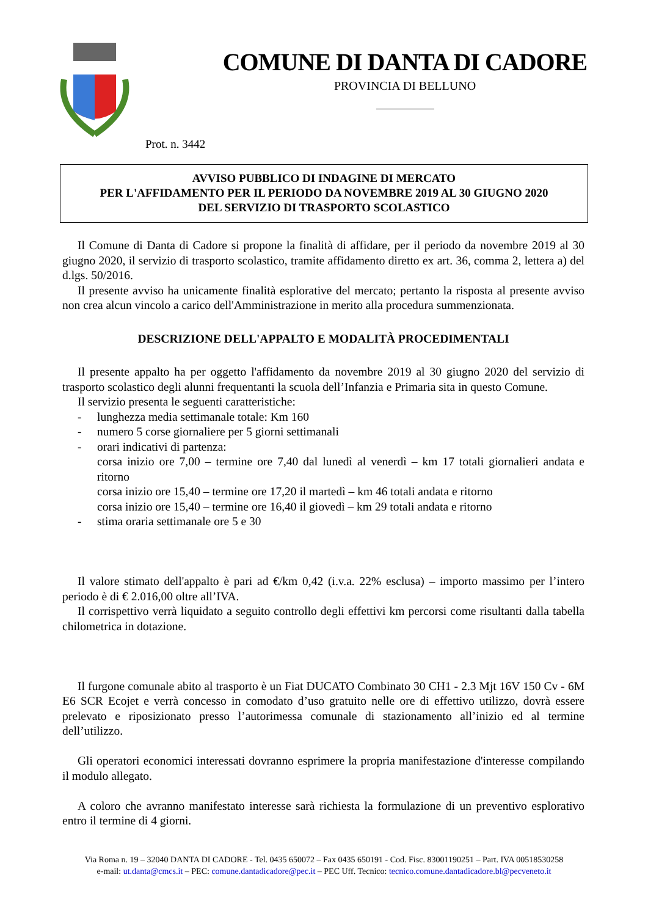COMUNE DI DANTA DI CADORE
PROVINCIA DI BELLUNO
Prot. n. 3442
AVVISO PUBBLICO DI INDAGINE DI MERCATO
PER L'AFFIDAMENTO PER IL PERIODO DA NOVEMBRE 2019 AL 30 GIUGNO 2020
DEL SERVIZIO DI TRASPORTO SCOLASTICO
Il Comune di Danta di Cadore si propone la finalità di affidare, per il periodo da novembre 2019 al 30 giugno 2020, il servizio di trasporto scolastico, tramite affidamento diretto ex art. 36, comma 2, lettera a) del d.lgs. 50/2016.
Il presente avviso ha unicamente finalità esplorative del mercato; pertanto la risposta al presente avviso non crea alcun vincolo a carico dell'Amministrazione in merito alla procedura summenzionata.
DESCRIZIONE DELL'APPALTO E MODALITÀ PROCEDIMENTALI
Il presente appalto ha per oggetto l'affidamento da novembre 2019 al 30 giugno 2020 del servizio di trasporto scolastico degli alunni frequentanti la scuola dell’Infanzia e Primaria sita in questo Comune.
Il servizio presenta le seguenti caratteristiche:
- lunghezza media settimanale totale: Km 160
- numero 5 corse giornaliere per 5 giorni settimanali
- orari indicativi di partenza:
corsa inizio ore 7,00 – termine ore 7,40 dal lunedì al venerdì – km 17 totali giornalieri andata e ritorno
corsa inizio ore 15,40 – termine ore 17,20 il martedì – km 46 totali andata e ritorno
corsa inizio ore 15,40 – termine ore 16,40 il giovedì – km 29 totali andata e ritorno
- stima oraria settimanale ore 5 e 30
Il valore stimato dell'appalto è pari ad €/km 0,42 (i.v.a. 22% esclusa) – importo massimo per l’intero periodo è di € 2.016,00 oltre all’IVA.
Il corrispettivo verrà liquidato a seguito controllo degli effettivi km percorsi come risultanti dalla tabella chilometrica in dotazione.
Il furgone comunale abito al trasporto è un Fiat DUCATO Combinato 30 CH1 - 2.3 Mjt 16V 150 Cv - 6M E6 SCR Ecojet e verrà concesso in comodato d’uso gratuito nelle ore di effettivo utilizzo, dovrà essere prelevato e riposizionato presso l’autorimessa comunale di stazionamento all’inizio ed al termine dell’utilizzo.
Gli operatori economici interessati dovranno esprimere la propria manifestazione d'interesse compilando il modulo allegato.
A coloro che avranno manifestato interesse sarà richiesta la formulazione di un preventivo esplorativo entro il termine di 4 giorni.
Via Roma n. 19 – 32040 DANTA DI CADORE - Tel. 0435 650072 – Fax 0435 650191 - Cod. Fisc. 83001190251 – Part. IVA 00518530258
e-mail: ut.danta@cmcs.it – PEC: comune.dantadicadore@pec.it – PEC Uff. Tecnico: tecnico.comune.dantadicadore.bl@pecveneto.it